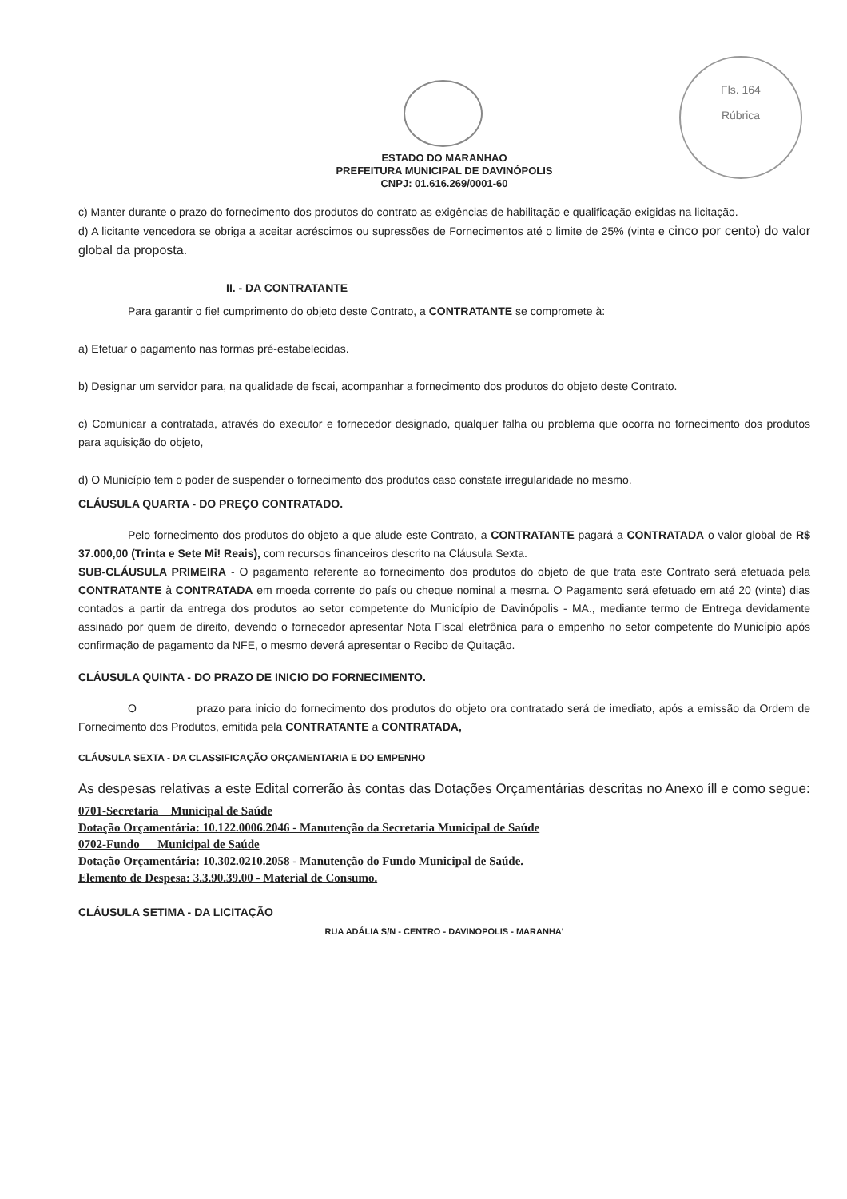Fls. 164
Rúbrica
ESTADO DO MARANHAO
PREFEITURA MUNICIPAL DE DAVINÓPOLIS
CNPJ: 01.616.269/0001-60
c) Manter durante o prazo do fornecimento dos produtos do contrato as exigências de habilitação e qualificação exigidas na licitação.
d) A licitante vencedora se obriga a aceitar acréscimos ou supressões de Fornecimentos até o limite de 25% (vinte e cinco por cento) do valor global da proposta.
II. - DA CONTRATANTE
Para garantir o fie! cumprimento do objeto deste Contrato, a CONTRATANTE se compromete à:
a) Efetuar o pagamento nas formas pré-estabelecidas.
b) Designar um servidor para, na qualidade de fscai, acompanhar a fornecimento dos produtos do objeto deste Contrato.
c) Comunicar a contratada, através do executor e fornecedor designado, qualquer falha ou problema que ocorra no fornecimento dos produtos para aquisição do objeto,
d) O Município tem o poder de suspender o fornecimento dos produtos caso constate irregularidade no mesmo.
CLÁUSULA QUARTA - DO PREÇO CONTRATADO.
Pelo fornecimento dos produtos do objeto a que alude este Contrato, a CONTRATANTE pagará a CONTRATADA o valor global de R$ 37.000,00 (Trinta e Sete Mi! Reais), com recursos financeiros descrito na Cláusula Sexta.
SUB-CLÁUSULA PRIMEIRA - O pagamento referente ao fornecimento dos produtos do objeto de que trata este Contrato será efetuada pela CONTRATANTE à CONTRATADA em moeda corrente do país ou cheque nominal a mesma. O Pagamento será efetuado em até 20 (vinte) dias contados a partir da entrega dos produtos ao setor competente do Município de Davinópolis - MA., mediante termo de Entrega devidamente assinado por quem de direito, devendo o fornecedor apresentar Nota Fiscal eletrônica para o empenho no setor competente do Município após confirmação de pagamento da NFE, o mesmo deverá apresentar o Recibo de Quitação.
CLÁUSULA QUINTA - DO PRAZO DE INICIO DO FORNECIMENTO.
O prazo para inicio do fornecimento dos produtos do objeto ora contratado será de imediato, após a emissão da Ordem de Fornecimento dos Produtos, emitida pela CONTRATANTE a CONTRATADA,
CLÁUSULA SEXTA - DA CLASSIFICAÇÃO ORÇAMENTARIA E DO EMPENHO
As despesas relativas a este Edital correrão às contas das Dotações Orçamentárias descritas no Anexo íll e como segue:
0701-Secretaria Municipal de Saúde
Dotação Orçamentária: 10.122.0006.2046 - Manutenção da Secretaria Municipal de Saúde
0702-Fundo Municipal de Saúde
Dotação Orçamentária: 10.302.0210.2058 - Manutenção do Fundo Municipal de Saúde.
Elemento de Despesa: 3.3.90.39.00 - Material de Consumo.
CLÁUSULA SETIMA - DA LICITAÇÃO
RUA ADÁLIA S/N - CENTRO - DAVINOPOLIS - MARANHA'